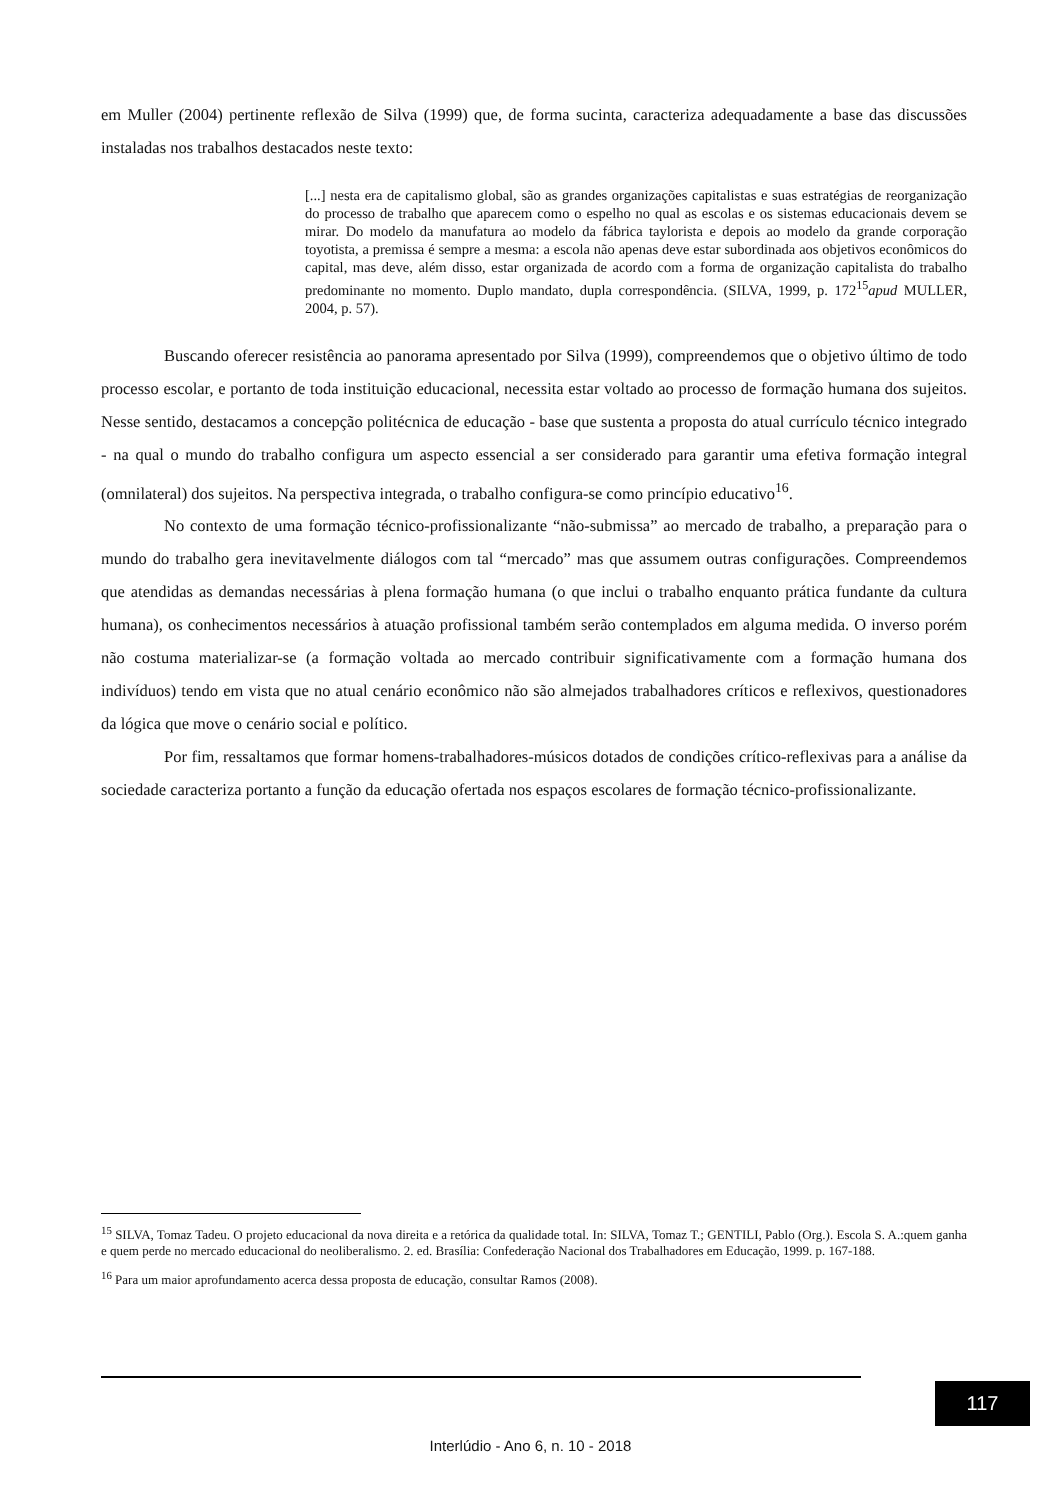em Muller (2004) pertinente reflexão de Silva (1999) que, de forma sucinta, caracteriza adequadamente a base das discussões instaladas nos trabalhos destacados neste texto:
[...] nesta era de capitalismo global, são as grandes organizações capitalistas e suas estratégias de reorganização do processo de trabalho que aparecem como o espelho no qual as escolas e os sistemas educacionais devem se mirar. Do modelo da manufatura ao modelo da fábrica taylorista e depois ao modelo da grande corporação toyotista, a premissa é sempre a mesma: a escola não apenas deve estar subordinada aos objetivos econômicos do capital, mas deve, além disso, estar organizada de acordo com a forma de organização capitalista do trabalho predominante no momento. Duplo mandato, dupla correspondência. (SILVA, 1999, p. 172<sup>15</sup>apud MULLER, 2004, p. 57).
Buscando oferecer resistência ao panorama apresentado por Silva (1999), compreendemos que o objetivo último de todo processo escolar, e portanto de toda instituição educacional, necessita estar voltado ao processo de formação humana dos sujeitos. Nesse sentido, destacamos a concepção politécnica de educação - base que sustenta a proposta do atual currículo técnico integrado - na qual o mundo do trabalho configura um aspecto essencial a ser considerado para garantir uma efetiva formação integral (omnilateral) dos sujeitos. Na perspectiva integrada, o trabalho configura-se como princípio educativo<sup>16</sup>.
No contexto de uma formação técnico-profissionalizante “não-submissa” ao mercado de trabalho, a preparação para o mundo do trabalho gera inevitavelmente diálogos com tal “mercado” mas que assumem outras configurações. Compreendemos que atendidas as demandas necessárias à plena formação humana (o que inclui o trabalho enquanto prática fundante da cultura humana), os conhecimentos necessários à atuação profissional também serão contemplados em alguma medida. O inverso porém não costuma materializar-se (a formação voltada ao mercado contribuir significativamente com a formação humana dos indivíduos) tendo em vista que no atual cenário econômico não são almejados trabalhadores críticos e reflexivos, questionadores da lógica que move o cenário social e político.
Por fim, ressaltamos que formar homens-trabalhadores-músicos dotados de condições crítico-reflexivas para a análise da sociedade caracteriza portanto a função da educação ofertada nos espaços escolares de formação técnico-profissionalizante.
<sup>15</sup> SILVA, Tomaz Tadeu. O projeto educacional da nova direita e a retórica da qualidade total. In: SILVA, Tomaz T.; GENTILI, Pablo (Org.). Escola S. A.:quem ganha e quem perde no mercado educacional do neoliberalismo. 2. ed. Brasília: Confederação Nacional dos Trabalhadores em Educação, 1999. p. 167-188.
<sup>16</sup> Para um maior aprofundamento acerca dessa proposta de educação, consultar Ramos (2008).
117
Interlúdio - Ano 6, n. 10 - 2018